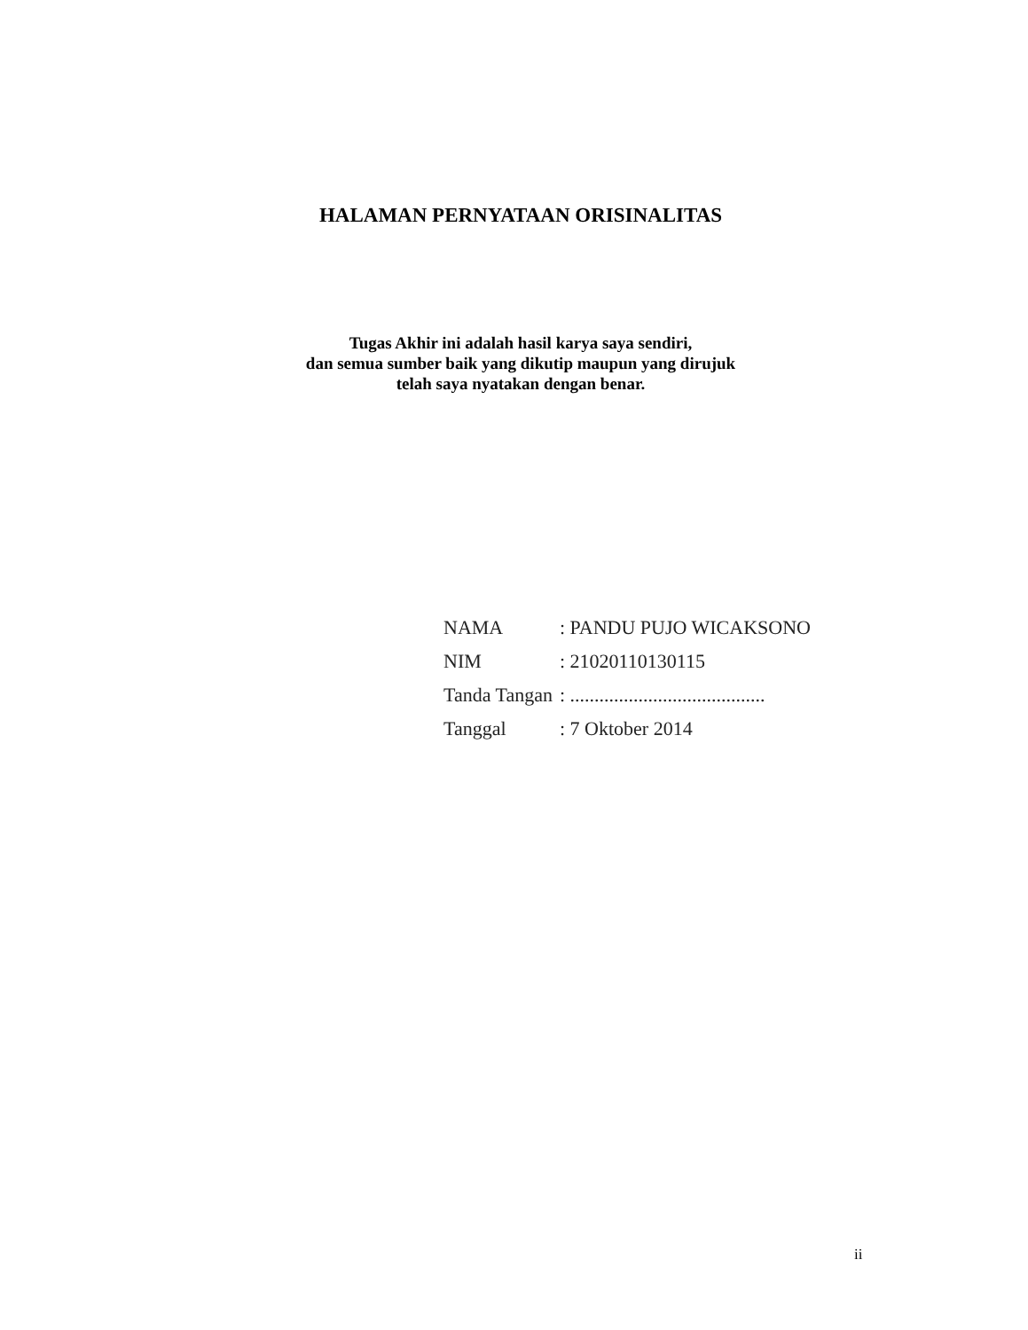HALAMAN PERNYATAAN ORISINALITAS
Tugas Akhir ini adalah hasil karya saya sendiri,
dan semua sumber baik yang dikutip maupun yang dirujuk
telah saya nyatakan dengan benar.
| NAMA | : PANDU PUJO WICAKSONO |
| NIM | : 21020110130115 |
| Tanda Tangan | : ........................................ |
| Tanggal | : 7 Oktober 2014 |
ii